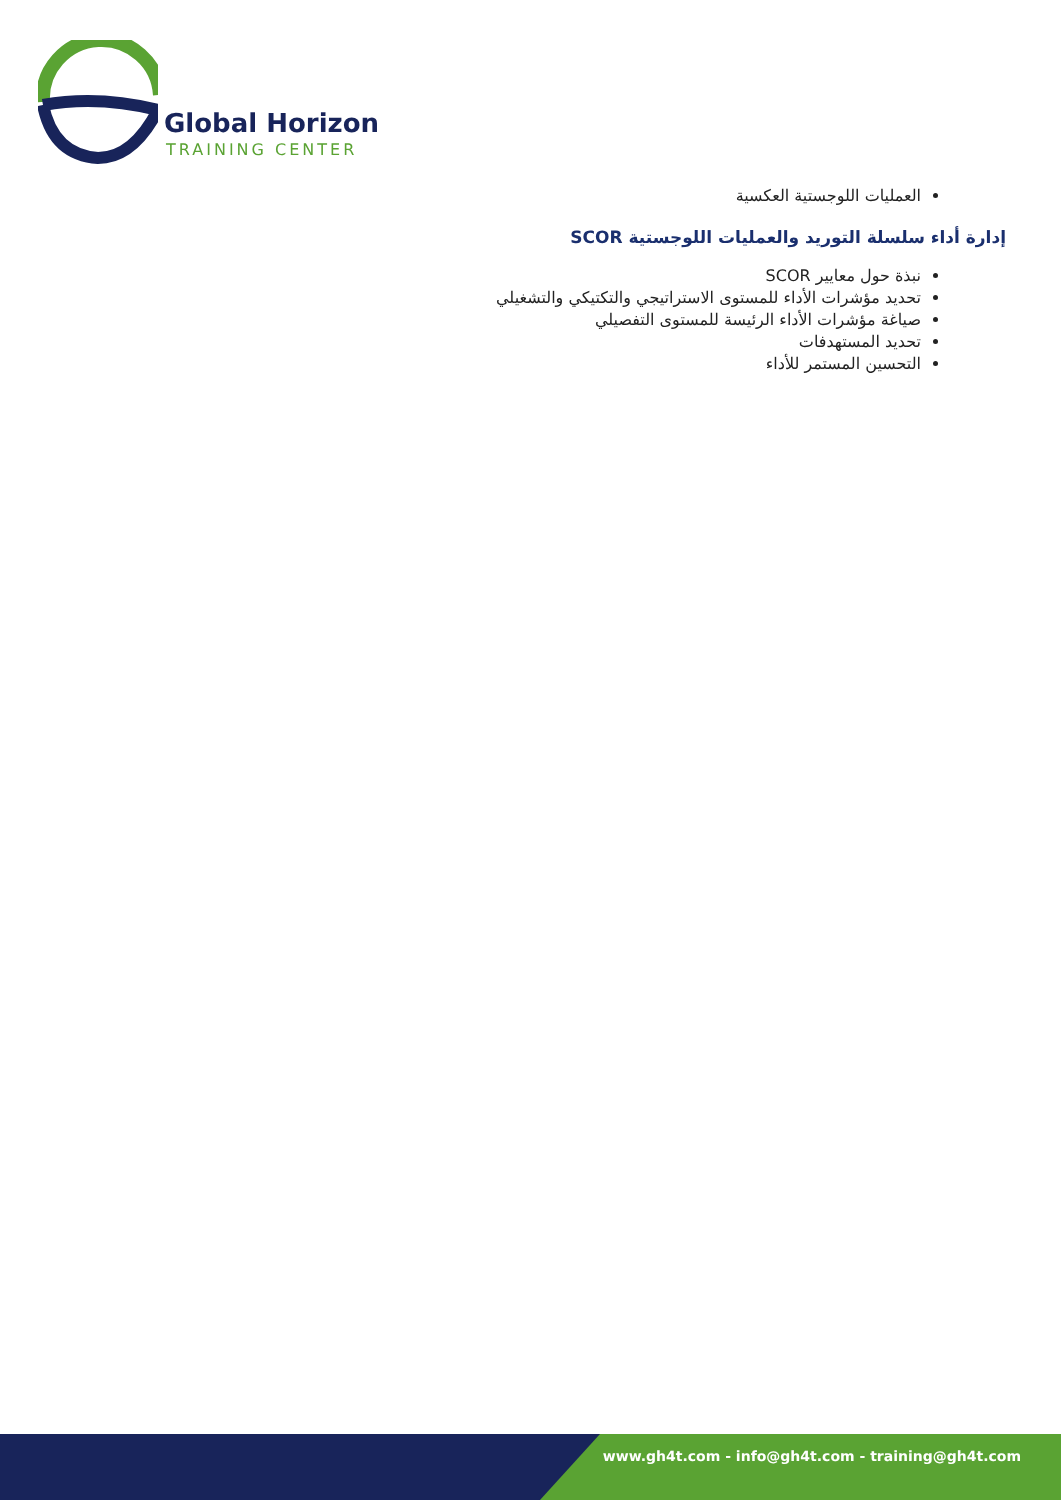Global Horizon
TRAINING CENTER
العمليات اللوجستية العكسية
إدارة أداء سلسلة التوريد والعمليات اللوجستية SCOR
نبذة حول معايير SCOR
تحديد مؤشرات الأداء للمستوى الاستراتيجي والتكتيكي والتشغيلي
صياغة مؤشرات الأداء الرئيسة للمستوى التفصيلي
تحديد المستهدفات
التحسين المستمر للأداء
www.gh4t.com - info@gh4t.com - training@gh4t.com